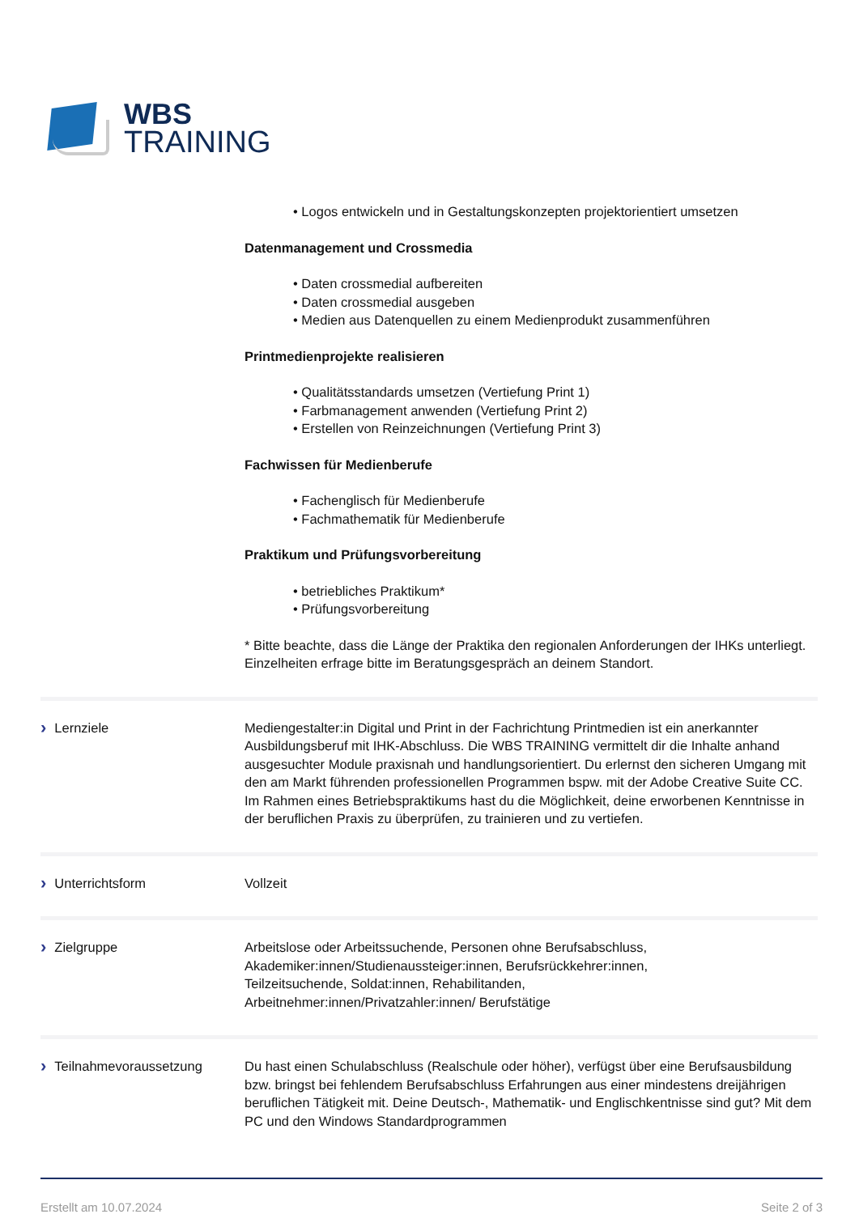WBS
TRAINING
• Logos entwickeln und in Gestaltungskonzepten projektorientiert umsetzen
Datenmanagement und Crossmedia
• Daten crossmedial aufbereiten
• Daten crossmedial ausgeben
• Medien aus Datenquellen zu einem Medienprodukt zusammenführen
Printmedienprojekte realisieren
• Qualitätsstandards umsetzen (Vertiefung Print 1)
• Farbmanagement anwenden (Vertiefung Print 2)
• Erstellen von Reinzeichnungen (Vertiefung Print 3)
Fachwissen für Medienberufe
• Fachenglisch für Medienberufe
• Fachmathematik für Medienberufe
Praktikum und Prüfungsvorbereitung
• betriebliches Praktikum*
• Prüfungsvorbereitung
* Bitte beachte, dass die Länge der Praktika den regionalen Anforderungen der IHKs unterliegt. Einzelheiten erfrage bitte im Beratungsgespräch an deinem Standort.
› Lernziele Mediengestalter:in Digital und Print in der Fachrichtung Printmedien ist ein anerkannter Ausbildungsberuf mit IHK-Abschluss. Die WBS TRAINING vermittelt dir die Inhalte anhand ausgesuchter Module praxisnah und handlungsorientiert. Du erlernst den sicheren Umgang mit den am Markt führenden professionellen Programmen bspw. mit der Adobe Creative Suite CC. Im Rahmen eines Betriebspraktikums hast du die Möglichkeit, deine erworbenen Kenntnisse in der beruflichen Praxis zu überprüfen, zu trainieren und zu vertiefen.
› Unterrichtsform Vollzeit
› Zielgruppe Arbeitslose oder Arbeitssuchende, Personen ohne Berufsabschluss,
Akademiker:innen/Studienaussteiger:innen, Berufsrückkehrer:innen,
Teilzeitsuchende, Soldat:innen, Rehabilitanden,
Arbeitnehmer:innen/Privatzahler:innen/ Berufstätige
› Teilnahmevoraussetzung Du hast einen Schulabschluss (Realschule oder höher), verfügst über eine Berufsausbildung bzw. bringst bei fehlendem Berufsabschluss Erfahrungen aus einer mindestens dreijährigen beruflichen Tätigkeit mit. Deine Deutsch-, Mathematik- und Englischkentnisse sind gut? Mit dem PC und den Windows Standardprogrammen
Erstellt am 10.07.2024 Seite 2 of 3